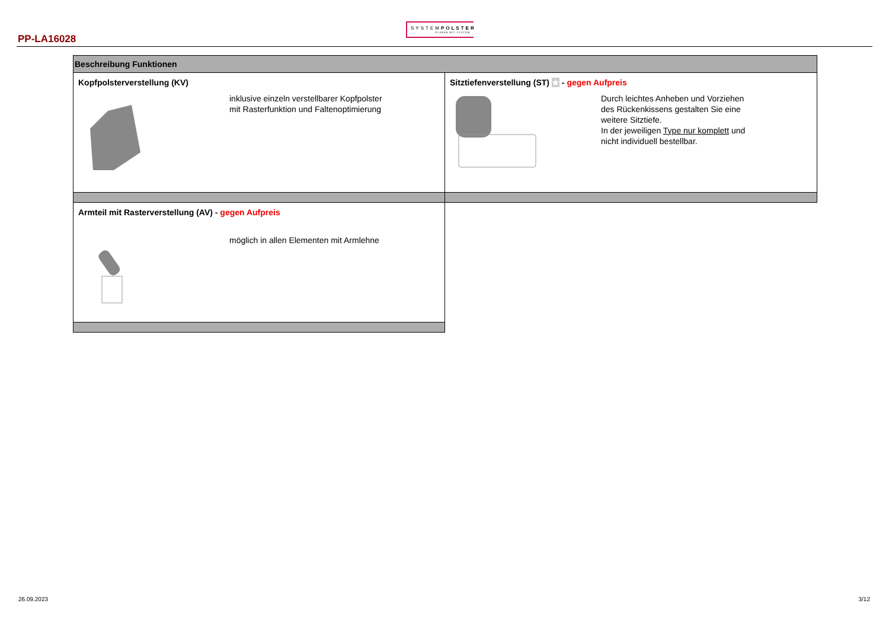SYSTEMPOLSTER
PLANEN MIT SYSTEM
PP-LA16028
| Beschreibung Funktionen | |
| --- | --- |
| Kopfpolsterverstellung (KV) inklusive einzeln verstellbarer Kopfpolster mit Rasterfunktion und Faltenoptimierung | Sitztiefenverstellung (ST) ★ - gegen Aufpreis Durch leichtes Anheben und Vorziehen des Rückenkissens gestalten Sie eine weitere Sitztiefe. In der jeweiligen Type nur komplett und nicht individuell bestellbar. |
| Armteil mit Rasterverstellung (AV) - gegen Aufpreis möglich in allen Elementen mit Armlehne | |
26.09.2023 3/12